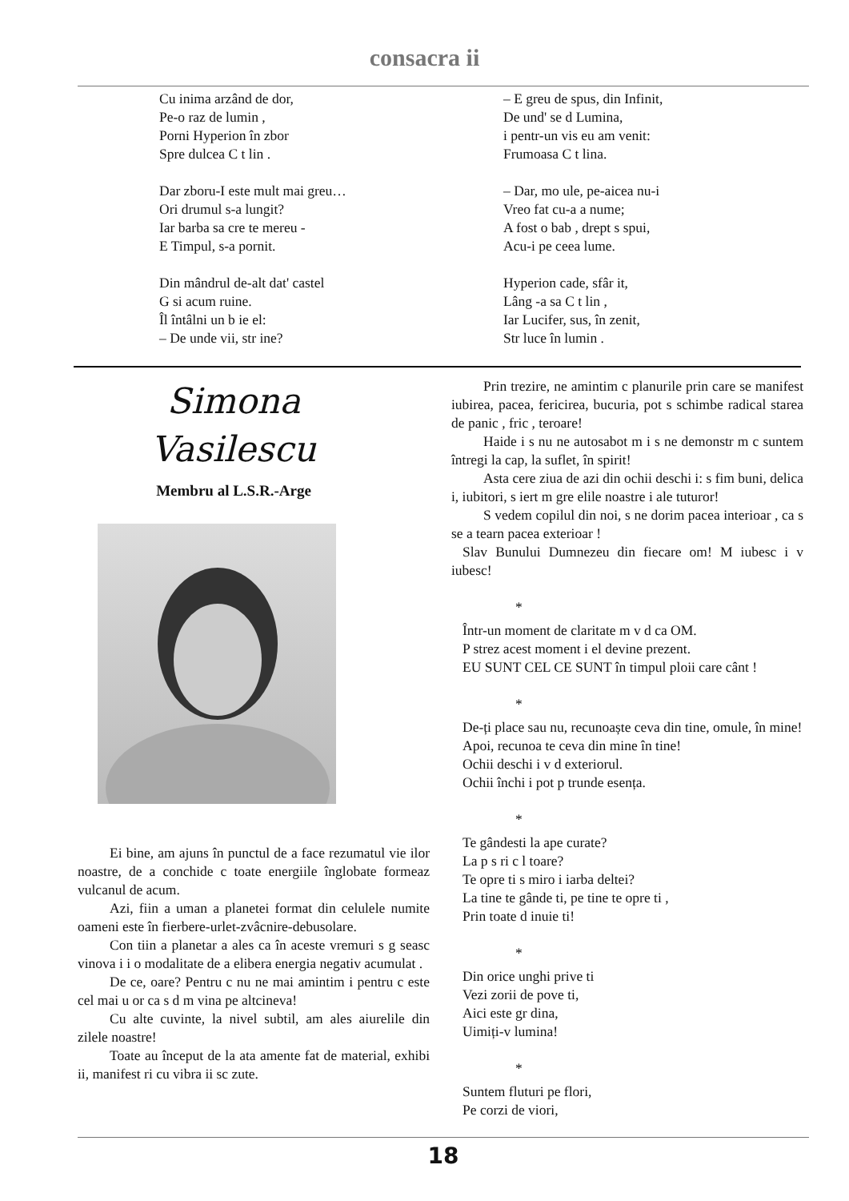consacra ii
Cu inima arzând de dor,
Pe-o raz de lumin ,
Porni Hyperion în zbor
Spre dulcea C t lin .
Dar zboru-I este mult mai greu…
Ori drumul s-a lungit?
Iar barba sa cre te mereu -
E Timpul, s-a pornit.
Din mândrul de-alt dat' castel
G si acum ruine.
Îl întâlni un b ie el:
– De unde vii, str ine?
– E greu de spus, din Infinit,
De und' se d Lumina,
i pentr-un vis eu am venit:
Frumoasa C t lina.
– Dar, mo ule, pe-aicea nu-i
Vreo fat cu-a a nume;
A fost o bab , drept s spui,
Acu-i pe ceea lume.
Hyperion cade, sfâr it,
Lâng -a sa C t lin ,
Iar Lucifer, sus, în zenit,
Str luce în lumin .
Simona
Vasilescu
Membru al L.S.R.-Arge
Ei bine, am ajuns în punctul de a face rezumatul vie ilor noastre, de a conchide c toate energiile înglobate formeaz vulcanul de acum.
Azi, fiin a uman a planetei format din celulele numite oameni este în fierbere-urlet-zvâcnire-debusolare.
Con tiin a planetar a ales ca în aceste vremuri s g seasc vinova i i o modalitate de a elibera energia negativ acumulat .
De ce, oare? Pentru c nu ne mai amintim i pentru c este cel mai u or ca s d m vina pe altcineva!
Cu alte cuvinte, la nivel subtil, am ales aiurelile din zilele noastre!
Toate au început de la ata amente fat de material, exhibi ii, manifest ri cu vibra ii sc zute.
Prin trezire, ne amintim c planurile prin care se manifest iubirea, pacea, fericirea, bucuria, pot s schimbe radical starea de panic , fric , teroare!
Haide i s nu ne autosabot m i s ne demonstr m c suntem întregi la cap, la suflet, în spirit!
Asta cere ziua de azi din ochii deschi i: s fim buni, delica i, iubitori, s iert m gre elile noastre i ale tuturor!
S vedem copilul din noi, s ne dorim pacea interioar , ca s se a tearn pacea exterioar !
Slav Bunului Dumnezeu din fiecare om! M iubesc i v iubesc!
*
Într-un moment de claritate m v d ca OM.
P strez acest moment i el devine prezent.
EU SUNT CEL CE SUNT în timpul ploii care cânt !
*
De-ți place sau nu, recunoaște ceva din tine, omule, în mine!
Apoi, recunoa te ceva din mine în tine!
Ochii deschi i v d exteriorul.
Ochii închi i pot p trunde esența.
*
Te gândesti la ape curate?
La p s ri c l toare?
Te opre ti s miro i iarba deltei?
La tine te gânde ti, pe tine te opre ti ,
Prin toate d inuie ti!
*
Din orice unghi prive ti
Vezi zorii de pove ti,
Aici este gr dina,
Uimiți-v lumina!
*
Suntem fluturi pe flori,
Pe corzi de viori,
18